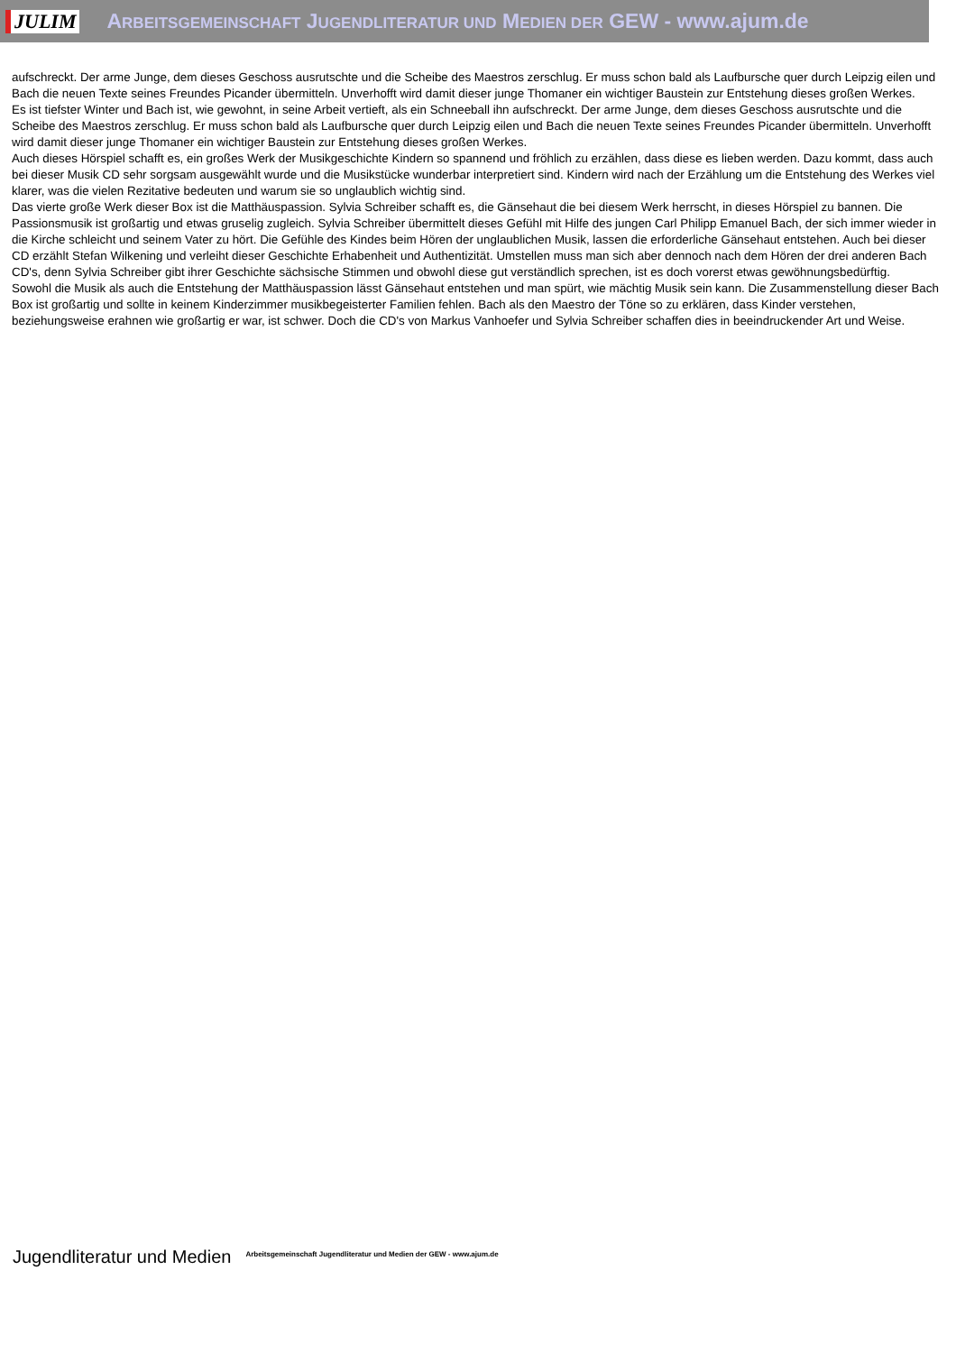JULIM ARBEITSGEMEINSCHAFT JUGENDLITERATUR UND MEDIEN DER GEW - www.ajum.de
aufschreckt. Der arme Junge, dem dieses Geschoss ausrutschte und die Scheibe des Maestros zerschlug. Er muss schon bald als Laufbursche quer durch Leipzig eilen und Bach die neuen Texte seines Freundes Picander übermitteln. Unverhofft wird damit dieser junge Thomaner ein wichtiger Baustein zur Entstehung dieses großen Werkes.
Es ist tiefster Winter und Bach ist, wie gewohnt, in seine Arbeit vertieft, als ein Schneeball ihn aufschreckt. Der arme Junge, dem dieses Geschoss ausrutschte und die Scheibe des Maestros zerschlug. Er muss schon bald als Laufbursche quer durch Leipzig eilen und Bach die neuen Texte seines Freundes Picander übermitteln. Unverhofft wird damit dieser junge Thomaner ein wichtiger Baustein zur Entstehung dieses großen Werkes.
Auch dieses Hörspiel schafft es, ein großes Werk der Musikgeschichte Kindern so spannend und fröhlich zu erzählen, dass diese es lieben werden. Dazu kommt, dass auch bei dieser Musik CD sehr sorgsam ausgewählt wurde und die Musikstücke wunderbar interpretiert sind. Kindern wird nach der Erzählung um die Entstehung des Werkes viel klarer, was die vielen Rezitative bedeuten und warum sie so unglaublich wichtig sind.
Das vierte große Werk dieser Box ist die Matthäuspassion. Sylvia Schreiber schafft es, die Gänsehaut die bei diesem Werk herrscht, in dieses Hörspiel zu bannen. Die Passionsmusik ist großartig und etwas gruselig zugleich. Sylvia Schreiber übermittelt dieses Gefühl mit Hilfe des jungen Carl Philipp Emanuel Bach, der sich immer wieder in die Kirche schleicht und seinem Vater zu hört. Die Gefühle des Kindes beim Hören der unglaublichen Musik, lassen die erforderliche Gänsehaut entstehen. Auch bei dieser CD erzählt Stefan Wilkening und verleiht dieser Geschichte Erhabenheit und Authentizität. Umstellen muss man sich aber dennoch nach dem Hören der drei anderen Bach CD's, denn Sylvia Schreiber gibt ihrer Geschichte sächsische Stimmen und obwohl diese gut verständlich sprechen, ist es doch vorerst etwas gewöhnungsbedürftig.
Sowohl die Musik als auch die Entstehung der Matthäuspassion lässt Gänsehaut entstehen und man spürt, wie mächtig Musik sein kann. Die Zusammenstellung dieser Bach Box ist großartig und sollte in keinem Kinderzimmer musikbegeisterter Familien fehlen. Bach als den Maestro der Töne so zu erklären, dass Kinder verstehen, beziehungsweise erahnen wie großartig er war, ist schwer. Doch die CD's von Markus Vanhoefer und Sylvia Schreiber schaffen dies in beeindruckender Art und Weise.
Jugendliteratur und Medien Arbeitsgemeinschaft Jugendliteratur und Medien der GEW - www.ajum.de